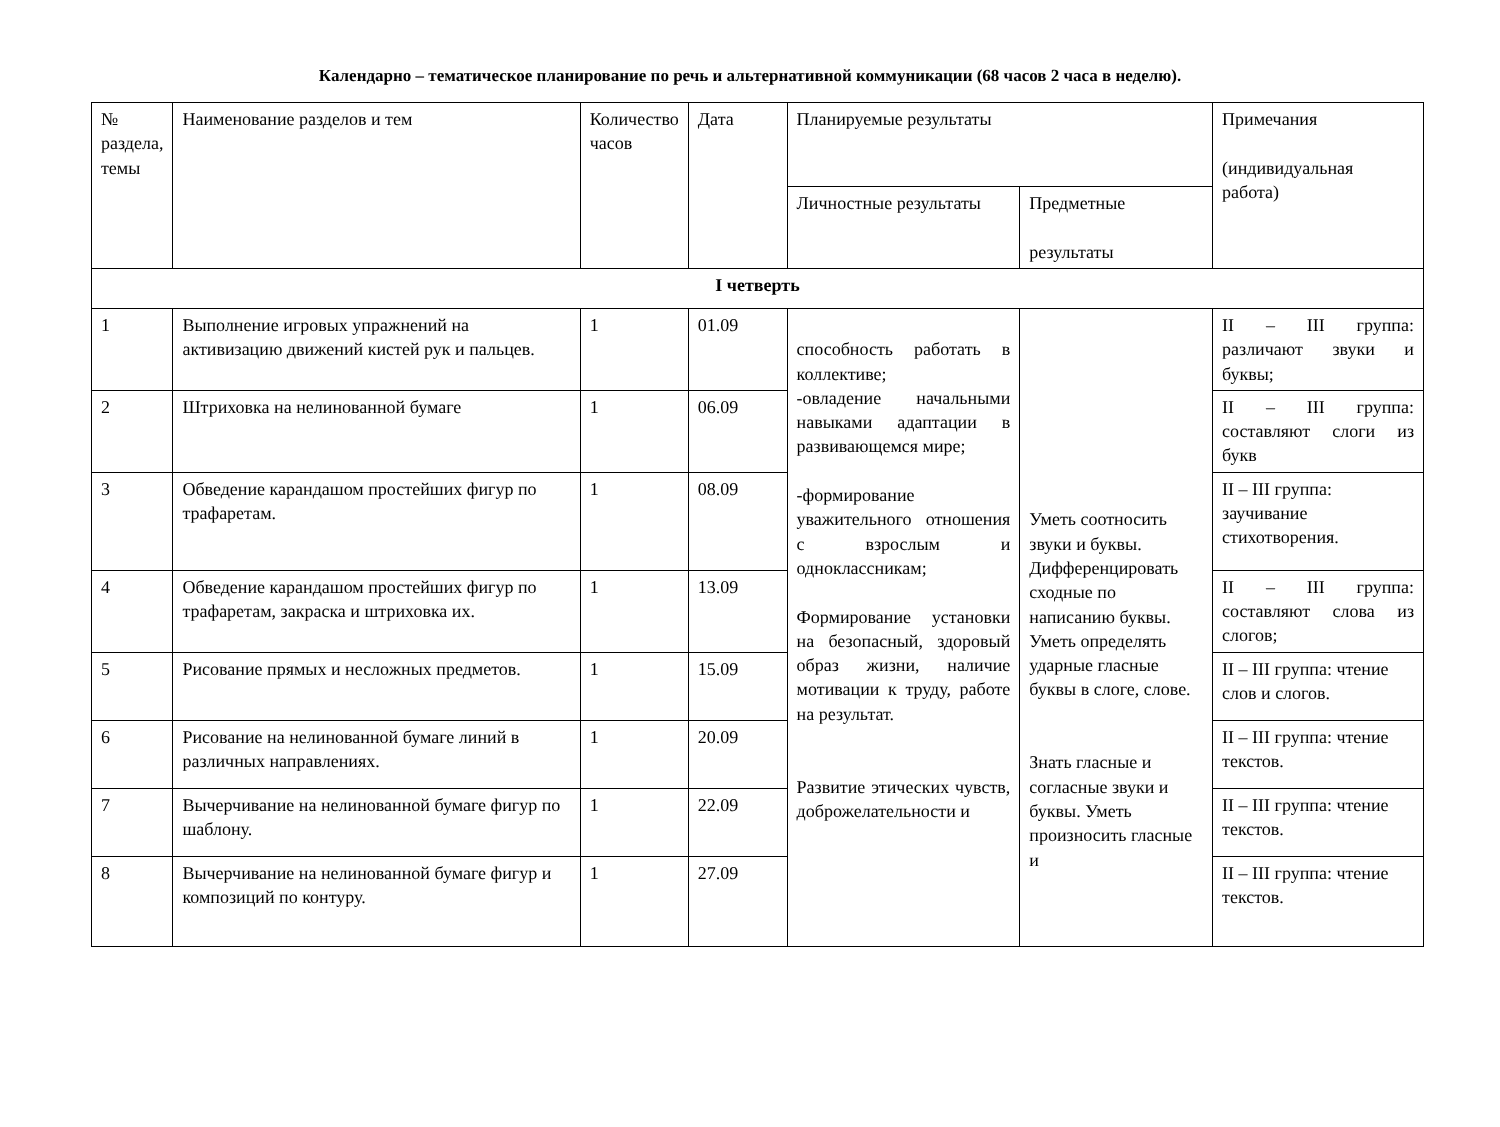Календарно – тематическое планирование по речь и альтернативной коммуникации (68 часов 2 часа в неделю).
| № раздела, темы | Наименование разделов и тем | Количество часов | Дата | Планируемые результаты | | Примечания (индивидуальная работа) |
| | | | | Личностные результаты | Предметные результаты | |
| I четверть | | | | | | |
| 1 | Выполнение игровых упражнений на активизацию движений кистей рук и пальцев. | 1 | 01.09 | способность работать в коллективе; -овладение начальными навыками адаптации в развивающемся мире; -формирование уважительного отношения с взрослым и одноклассникам; Формирование установки на безопасный, здоровый образ жизни, наличие мотивации к труду, работе на результат. Развитие этических чувств, доброжелательности и | Уметь соотносить звуки и буквы. Дифференцировать сходные по написанию буквы. Уметь определять ударные гласные буквы в слоге, слове. Знать гласные и согласные звуки и буквы. Уметь произносить гласные и | II – III группа: различают звуки и буквы; |
| 2 | Штриховка на нелинованной бумаге | 1 | 06.09 | | | II – III группа: составляют слоги из букв |
| 3 | Обведение карандашом простейших фигур по трафаретам. | 1 | 08.09 | | | II – III группа: заучивание стихотворения. |
| 4 | Обведение карандашом простейших фигур по трафаретам, закраска и штриховка их. | 1 | 13.09 | | | II – III группа: составляют слова из слогов; |
| 5 | Рисование прямых и несложных предметов. | 1 | 15.09 | | | II – III группа: чтение слов и слогов. |
| 6 | Рисование на нелинованной бумаге линий в различных направлениях. | 1 | 20.09 | | | II – III группа: чтение текстов. |
| 7 | Вычерчивание на нелинованной бумаге фигур по шаблону. | 1 | 22.09 | | | II – III группа: чтение текстов. |
| 8 | Вычерчивание на нелинованной бумаге фигур и композиций по контуру. | 1 | 27.09 | | | II – III группа: чтение текстов. |